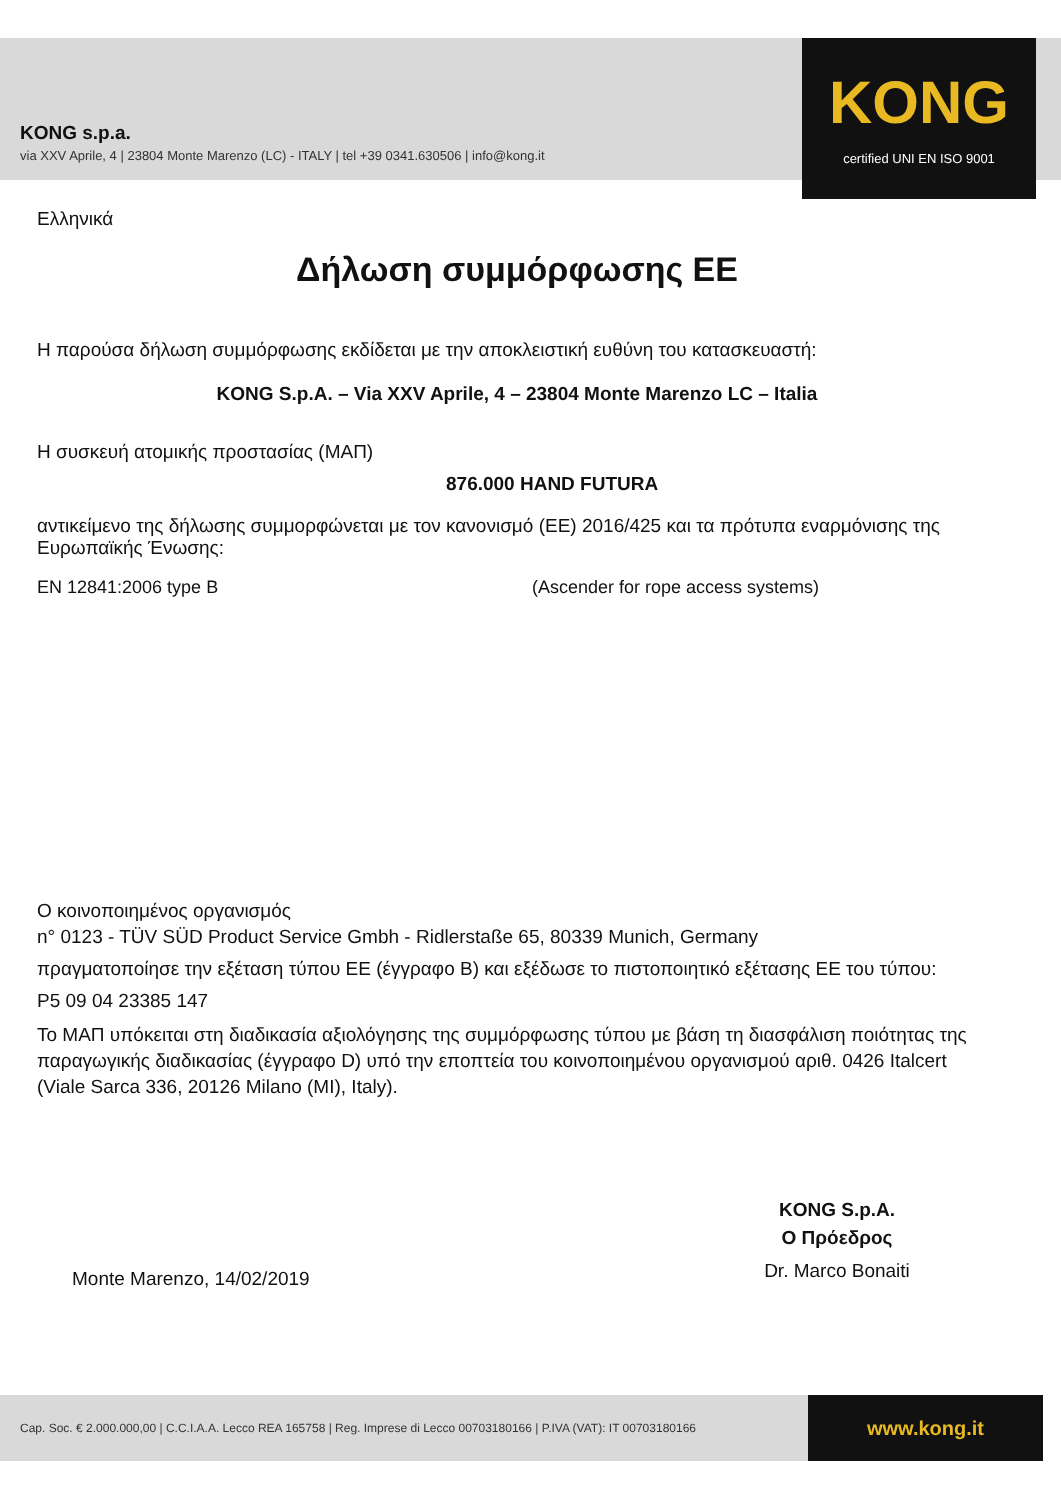KONG s.p.a.
via XXV Aprile, 4 | 23804 Monte Marenzo (LC) - ITALY | tel +39 0341.630506 | info@kong.it
KONG
certified UNI EN ISO 9001
Ελληνικά
Δήλωση συμμόρφωσης ΕΕ
Η παρούσα δήλωση συμμόρφωσης εκδίδεται με την αποκλειστική ευθύνη του κατασκευαστή:
KONG S.p.A. – Via XXV Aprile, 4 – 23804 Monte Marenzo LC – Italia
Η συσκευή ατομικής προστασίας (ΜΑΠ)
876.000 HAND FUTURA
αντικείμενο της δήλωσης συμμορφώνεται με τον κανονισμό (ΕΕ) 2016/425 και τα πρότυπα εναρμόνισης της Ευρωπαϊκής Ένωσης:
EN 12841:2006 type B (Ascender for rope access systems)
Ο κοινοποιημένος οργανισμός
n° 0123 - TÜV SÜD Product Service Gmbh - Ridlerstaße 65, 80339 Munich, Germany
πραγματοποίησε την εξέταση τύπου ΕΕ (έγγραφο B) και εξέδωσε το πιστοποιητικό εξέτασης ΕΕ του τύπου:
P5 09 04 23385 147
Το ΜΑΠ υπόκειται στη διαδικασία αξιολόγησης της συμμόρφωσης τύπου με βάση τη διασφάλιση ποιότητας της παραγωγικής διαδικασίας (έγγραφο D) υπό την εποπτεία του κοινοποιημένου οργανισμού αριθ. 0426 Italcert (Viale Sarca 336, 20126 Milano (MI), Italy).
Monte Marenzo, 14/02/2019
KONG S.p.A.
Ο Πρόεδρος
Dr. Marco Bonaiti
Cap. Soc. € 2.000.000,00 | C.C.I.A.A. Lecco REA 165758 | Reg. Imprese di Lecco 00703180166 | P.IVA (VAT): IT 00703180166
www.kong.it